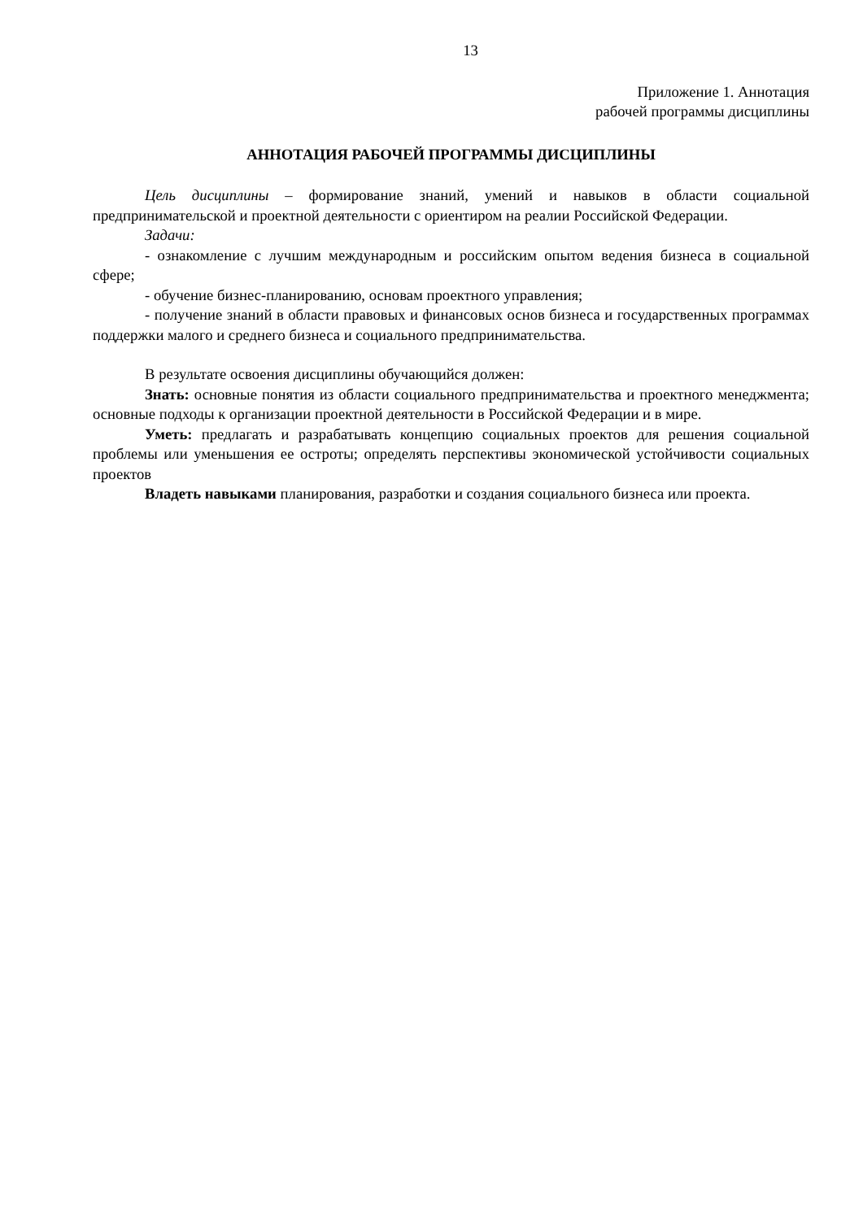13
Приложение 1. Аннотация
рабочей программы дисциплины
АННОТАЦИЯ РАБОЧЕЙ ПРОГРАММЫ ДИСЦИПЛИНЫ
Цель дисциплины – формирование знаний, умений и навыков в области социальной предпринимательской и проектной деятельности с ориентиром на реалии Российской Федерации.
Задачи:
- ознакомление с лучшим международным и российским опытом ведения бизнеса в социальной сфере;
- обучение бизнес-планированию, основам проектного управления;
- получение знаний в области правовых и финансовых основ бизнеса и государственных программах поддержки малого и среднего бизнеса и социального предпринимательства.
В результате освоения дисциплины обучающийся должен:
Знать: основные понятия из области социального предпринимательства и проектного менеджмента; основные подходы к организации проектной деятельности в Российской Федерации и в мире.
Уметь: предлагать и разрабатывать концепцию социальных проектов для решения социальной проблемы или уменьшения ее остроты; определять перспективы экономической устойчивости социальных проектов
Владеть навыками планирования, разработки и создания социального бизнеса или проекта.